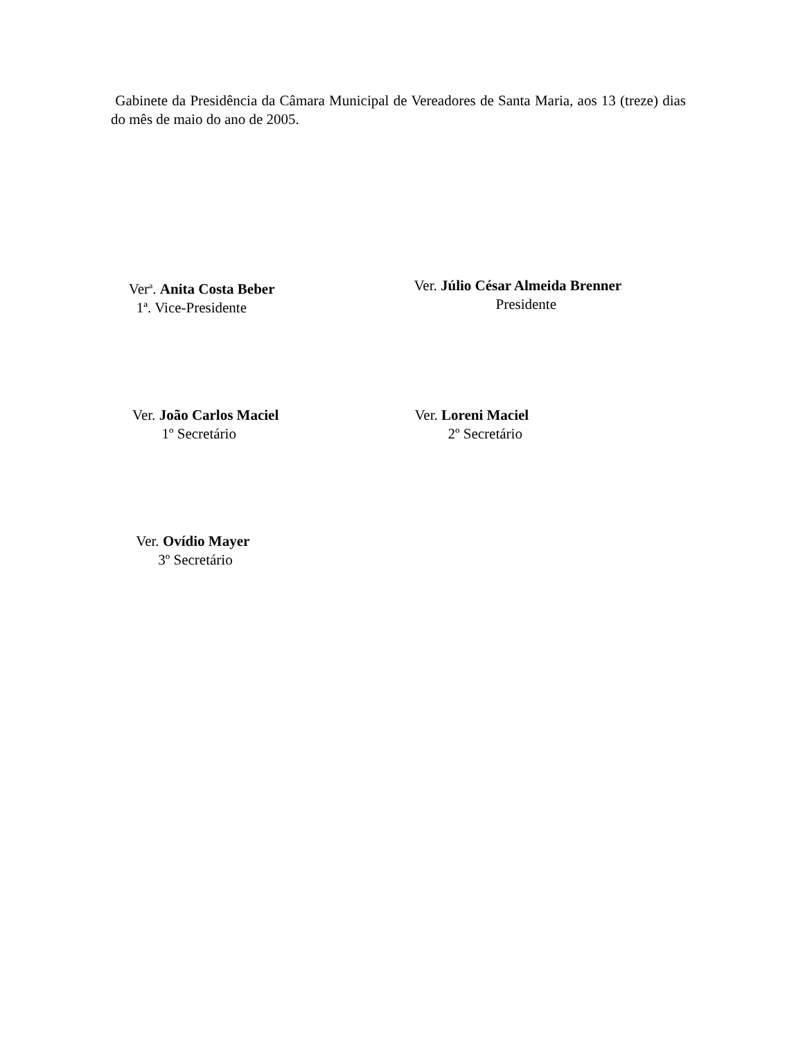Gabinete da Presidência da Câmara Municipal de Vereadores de Santa Maria, aos 13 (treze) dias do mês de maio do ano de 2005.
Ver<sup>a</sup>. Anita Costa Beber
1ª. Vice-Presidente
Ver. Júlio César Almeida Brenner
Presidente
Ver. João Carlos Maciel
1º Secretário
Ver. Loreni Maciel
2º Secretário
Ver. Ovídio Mayer
3º Secretário